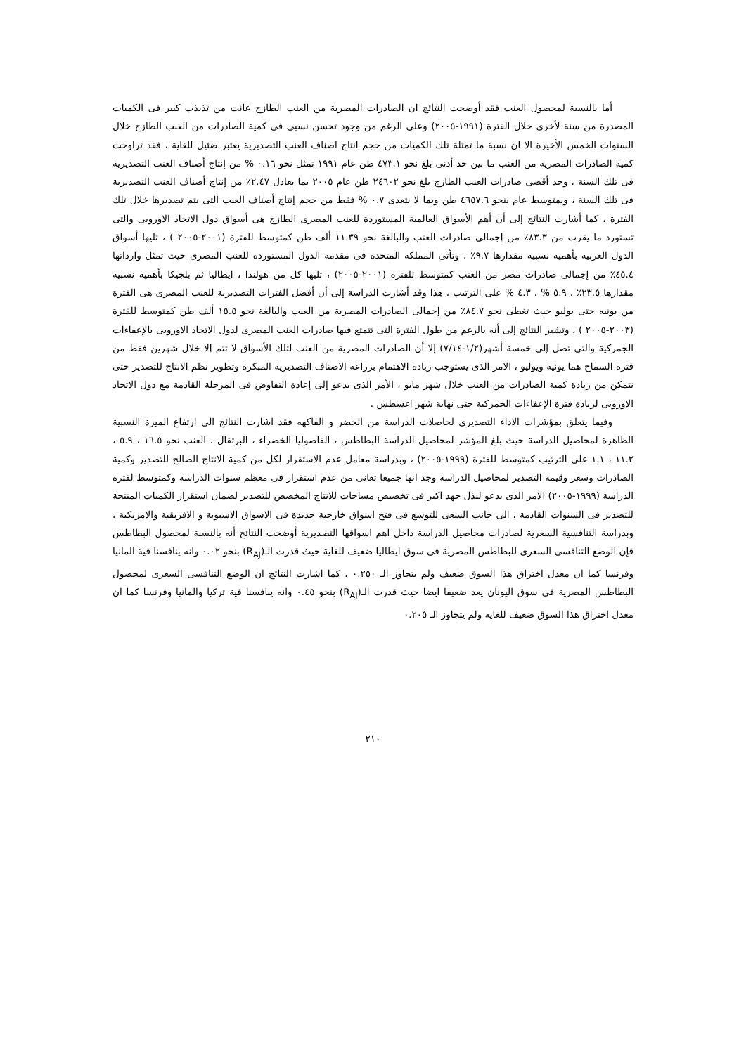أما بالنسبة لمحصول العنب فقد أوضحت النتائج ان الصادرات المصرية من العنب الطازج عانت من تذبذب كبير فى الكميات المصدرة من سنة لأخرى خلال الفترة (١٩٩١-٢٠٠٥) وعلى الرغم من وجود تحسن نسبى فى كمية الصادرات من العنب الطازج خلال السنوات الخمس الأخيرة الا ان نسبة ما تمثلة تلك الكميات من حجم انتاج اصناف العنب التصديرية يعتبر ضئيل للغاية ، فقد تراوحت كمية الصادرات المصرية من العنب ما بين حد أدنى بلغ نحو ٤٧٣.١ طن عام ١٩٩١ تمثل نحو ٠.١٦ % من إنتاج أصناف العنب التصديرية فى تلك السنة ، وحد أقصى صادرات العنب الطازج بلغ نحو ٢٤٦٠٢ طن عام ٢٠٠٥ بما يعادل ٢.٤٧٪ من إنتاج أصناف العنب التصديرية فى تلك السنة ، وبمتوسط عام بنحو ٤٦٥٧.٦ طن وبما لا يتعدى ٠.٧ % فقط من حجم إنتاج أصناف العنب التى يتم تصديرها خلال تلك الفترة ، كما أشارت النتائج إلى أن أهم الأسواق العالمية المستوردة للعنب المصرى الطازج هى أسواق دول الاتحاد الاوروبى والتى تستورد ما يقرب من ٨٣.٣٪ من إجمالى صادرات العنب والبالغة نحو ١١.٣٩ ألف طن كمتوسط للفترة (٢٠٠١-٢٠٠٥ ) ، تليها أسواق الدول العربية بأهمية نسبية مقدارها ٩.٧٪ . وتأتى المملكة المتحدة فى مقدمة الدول المستوردة للعنب المصرى حيث تمثل وارداتها ٤٥.٤٪ من إجمالى صادرات مصر من العنب كمتوسط للفترة (٢٠٠١-٢٠٠٥) ، تليها كل من هولندا ، ايطاليا ثم بلجيكا بأهمية نسبية مقدارها ٢٣.٥٪ ، ٥.٩ % ، ٤.٣ % على الترتيب ، هذا وقد أشارت الدراسة إلى أن أفضل الفترات التصديرية للعنب المصرى هى الفترة من يونيه حتى يوليو حيث تغطى نحو ٨٤.٧٪ من إجمالى الصادرات المصرية من العنب والبالغة نحو ١٥.٥ ألف طن كمتوسط للفترة (٢٠٠٣-٢٠٠٥ ) ، وتشير النتائج إلى أنه بالرغم من طول الفترة التى تتمتع فيها صادرات العنب المصرى لدول الاتحاد الاوروبى بالإعفاءات الجمركية والتى تصل إلى خمسة أشهر(١/٢-٧/١٤) إلا أن الصادرات المصرية من العنب لتلك الأسواق لا تتم إلا خلال شهرين فقط من فترة السماح هما يونية ويوليو ، الامر الذى يستوجب زيادة الاهتمام بزراعة الاصناف التصديرية المبكرة وتطوير نظم الانتاج للتصدير حتى نتمكن من زيادة كمية الصادرات من العنب خلال شهر مايو ، الأمر الذى يدعو إلى إعادة التفاوض فى المرحلة القادمة مع دول الاتحاد الاوروبى لزيادة فترة الإعفاءات الجمركية حتى نهاية شهر اغسطس .
وفيما يتعلق بمؤشرات الاداء التصديرى لحاصلات الدراسة من الخضر و الفاكهه فقد اشارت النتائج الى ارتفاع الميزة النسبية الظاهرة لمحاصيل الدراسة حيث بلغ المؤشر لمحاصيل الدراسة البطاطس ، الفاصوليا الخضراء ، البرتقال ، العنب نحو ١٦.٥ ، ٥.٩ ، ١١.٢ ، ١.١ على الترتيب كمتوسط للفترة (١٩٩٩-٢٠٠٥) ، وبدراسة معامل عدم الاستقرار لكل من كمية الانتاج الصالح للتصدير وكمية الصادرات وسعر وقيمة التصدير لمحاصيل الدراسة وجد انها جميعا تعانى من عدم استقرار فى معظم سنوات الدراسة وكمتوسط لفترة الدراسة (١٩٩٩-٢٠٠٥) الامر الذى يدعو لبذل جهد اكبر فى تخصيص مساحات للانتاج المخصص للتصدير لضمان استقرار الكميات المنتجة للتصدير فى السنوات القادمة ، الى جانب السعى للتوسع فى فتح اسواق خارجية جديدة فى الاسواق الاسيوية و الافريقية والامريكية ، وبدراسة التنافسية السعرية لصادرات محاصيل الدراسة داخل اهم اسواقها التصديرية أوضحت النتائج أنه بالنسبة لمحصول البطاطس فإن الوضع التنافسى السعرى للبطاطس المصرية فى سوق ايطاليا ضعيف للغاية حيث قدرت الـ(R<sub>AJ</sub>) بنحو ٠.٠٢ وانه ينافسنا فية المانيا وفرنسا كما ان معدل اختراق هذا السوق ضعيف ولم يتجاوز الـ ٠.٢٥٠ ، كما اشارت النتائج ان الوضع التنافسى السعرى لمحصول البطاطس المصرية فى سوق اليونان يعد ضعيفا ايضا حيث قدرت الـ(R<sub>AJ</sub>) بنحو ٠.٤٥ وانه ينافسنا فية تركيا والمانيا وفرنسا كما ان معدل اختراق هذا السوق ضعيف للغاية ولم يتجاوز الـ ٠.٢٠٥
٢١٠